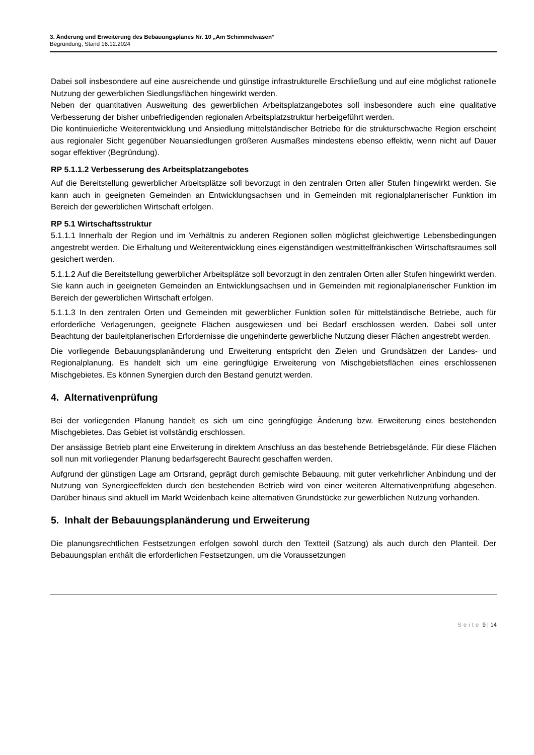3. Änderung und Erweiterung des Bebauungsplanes Nr. 10 „Am Schimmelwasen“
Begründung, Stand 16.12.2024
Dabei soll insbesondere auf eine ausreichende und günstige infrastrukturelle Erschließung und auf eine möglichst rationelle Nutzung der gewerblichen Siedlungsflächen hingewirkt werden.
Neben der quantitativen Ausweitung des gewerblichen Arbeitsplatzangebotes soll insbesondere auch eine qualitative Verbesserung der bisher unbefriedigenden regionalen Arbeitsplatzstruktur herbeigeführt werden.
Die kontinuierliche Weiterentwicklung und Ansiedlung mittelständischer Betriebe für die strukturschwache Region erscheint aus regionaler Sicht gegenüber Neuansiedlungen größeren Ausmaßes mindestens ebenso effektiv, wenn nicht auf Dauer sogar effektiver (Begründung).
RP 5.1.1.2 Verbesserung des Arbeitsplatzangebotes
Auf die Bereitstellung gewerblicher Arbeitsplätze soll bevorzugt in den zentralen Orten aller Stufen hingewirkt werden. Sie kann auch in geeigneten Gemeinden an Entwicklungsachsen und in Gemeinden mit regionalplanerischer Funktion im Bereich der gewerblichen Wirtschaft erfolgen.
RP 5.1 Wirtschaftsstruktur
5.1.1.1 Innerhalb der Region und im Verhältnis zu anderen Regionen sollen möglichst gleichwertige Lebensbedingungen angestrebt werden. Die Erhaltung und Weiterentwicklung eines eigenständigen westmittelfränkischen Wirtschaftsraumes soll gesichert werden.
5.1.1.2 Auf die Bereitstellung gewerblicher Arbeitsplätze soll bevorzugt in den zentralen Orten aller Stufen hingewirkt werden. Sie kann auch in geeigneten Gemeinden an Entwicklungsachsen und in Gemeinden mit regionalplanerischer Funktion im Bereich der gewerblichen Wirtschaft erfolgen.
5.1.1.3 In den zentralen Orten und Gemeinden mit gewerblicher Funktion sollen für mittelständische Betriebe, auch für erforderliche Verlagerungen, geeignete Flächen ausgewiesen und bei Bedarf erschlossen werden. Dabei soll unter Beachtung der bauleitplanerischen Erfordernisse die ungehinderte gewerbliche Nutzung dieser Flächen angestrebt werden.
Die vorliegende Bebauungsplanänderung und Erweiterung entspricht den Zielen und Grundsätzen der Landes- und Regionalplanung. Es handelt sich um eine geringfügige Erweiterung von Mischgebietsflächen eines erschlossenen Mischgebietes. Es können Synergien durch den Bestand genutzt werden.
4. Alternativenprüfung
Bei der vorliegenden Planung handelt es sich um eine geringfügige Änderung bzw. Erweiterung eines bestehenden Mischgebietes. Das Gebiet ist vollständig erschlossen.
Der ansässige Betrieb plant eine Erweiterung in direktem Anschluss an das bestehende Betriebsgelände. Für diese Flächen soll nun mit vorliegender Planung bedarfsgerecht Baurecht geschaffen werden.
Aufgrund der günstigen Lage am Ortsrand, geprägt durch gemischte Bebauung, mit guter verkehrlicher Anbindung und der Nutzung von Synergieeffekten durch den bestehenden Betrieb wird von einer weiteren Alternativenprüfung abgesehen. Darüber hinaus sind aktuell im Markt Weidenbach keine alternativen Grundstücke zur gewerblichen Nutzung vorhanden.
5. Inhalt der Bebauungsplanänderung und Erweiterung
Die planungsrechtlichen Festsetzungen erfolgen sowohl durch den Textteil (Satzung) als auch durch den Planteil. Der Bebauungsplan enthält die erforderlichen Festsetzungen, um die Voraussetzungen
Seite 9 | 14